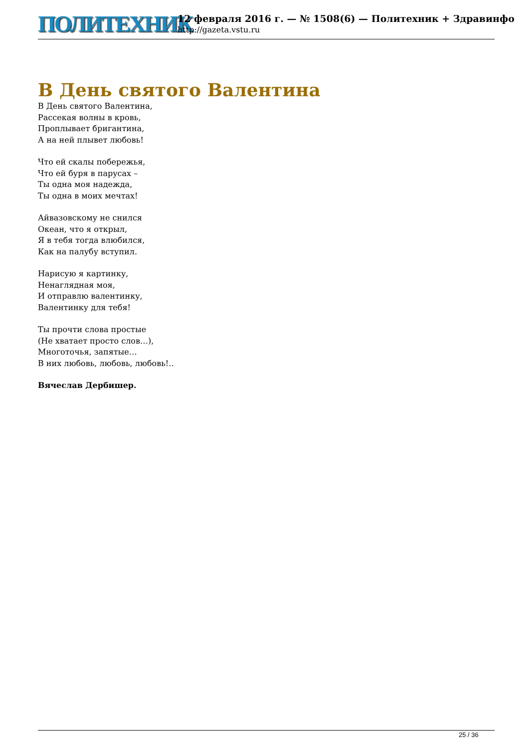ПОЛИТЕХНИК
12 февраля 2016 г. — № 1508(6) — Политехник + Здравинфо
http://gazeta.vstu.ru
В День святого Валентина
В День святого Валентина,
Рассекая волны в кровь,
Проплывает бригантина,
А на ней плывет любовь!
Что ей скалы побережья,
Что ей буря в парусах –
Ты одна моя надежда,
Ты одна в моих мечтах!
Айвазовскому не снился
Океан, что я открыл,
Я в тебя тогда влюбился,
Как на палубу вступил.
Нарисую я картинку,
Ненаглядная моя,
И отправлю валентинку,
Валентинку для тебя!
Ты прочти слова простые
(Не хватает просто слов…),
Многоточья, запятые…
В них любовь, любовь, любовь!..
Вячеслав Дербишер.
25 / 36